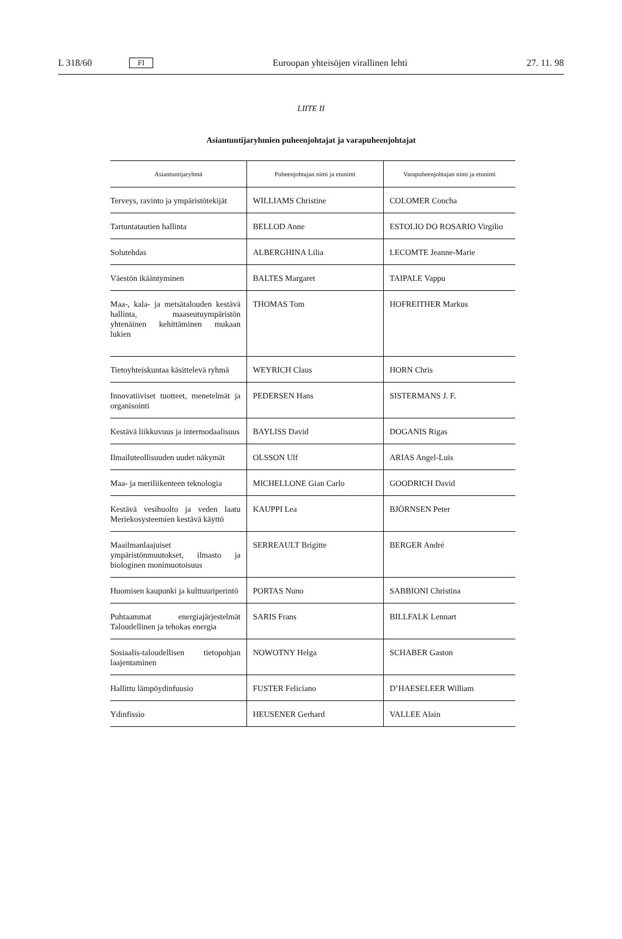L 318/60 FI Euroopan yhteisöjen virallinen lehti 27. 11. 98
LIITE II
Asiantuntijaryhmien puheenjohtajat ja varapuheenjohtajat
| Asiantuntijaryhmä | Puheenjohtajan nimi ja etunimi | Varapuheenjohtajan nimi ja etunimi |
| --- | --- | --- |
| Terveys, ravinto ja ympäristötekijät | WILLIAMS Christine | COLOMER Concha |
| Tartuntatautien hallinta | BELLOD Anne | ESTOLIO DO ROSARIO Virgilio |
| Solutehdas | ALBERGHINA Lilia | LECOMTE Jeanne-Marie |
| Väestön ikääntyminen | BALTES Margaret | TAIPALE Vappu |
| Maa-, kala- ja metsätalouden kestävä hallinta, maaseutuympäristön yhtenäinen kehittäminen mukaan lukien | THOMAS Tom | HOFREITHER Markus |
| Tietoyhteiskuntaa käsittelevä ryhmä | WEYRICH Claus | HORN Chris |
| Innovatiiviset tuotteet, menetelmät ja organisointi | PEDERSEN Hans | SISTERMANS J. F. |
| Kestävä liikkuvuus ja intermodaalisuus | BAYLISS David | DOGANIS Rigas |
| Ilmailuteollisuuden uudet näkymät | OLSSON Ulf | ARIAS Angel-Luis |
| Maa- ja meriliikenteen teknologia | MICHELLONE Gian Carlo | GOODRICH David |
| Kestävä vesihuolto ja veden laatu Meriekosysteemien kestävä käyttö | KAUPPI Lea | BJÖRNSEN Peter |
| Maailmanlaajuiset ympäristönmuutokset, ilmasto ja biologinen monimuotoisuus | SERREAULT Brigitte | BERGER André |
| Huomisen kaupunki ja kulttuuriperintö | PORTAS Nuno | SABBIONI Christina |
| Puhtaammat energiajärjestelmät Taloudellinen ja tehokas energia | SARIS Frans | BILLFALK Lennart |
| Sosiaalis-taloudellisen tietopohjan laajentaminen | NOWOTNY Helga | SCHABER Gaston |
| Hallittu lämpöydinfuusio | FUSTER Feliciano | D’HAESELEER William |
| Ydinfissio | HEUSENER Gerhard | VALLEE Alain |